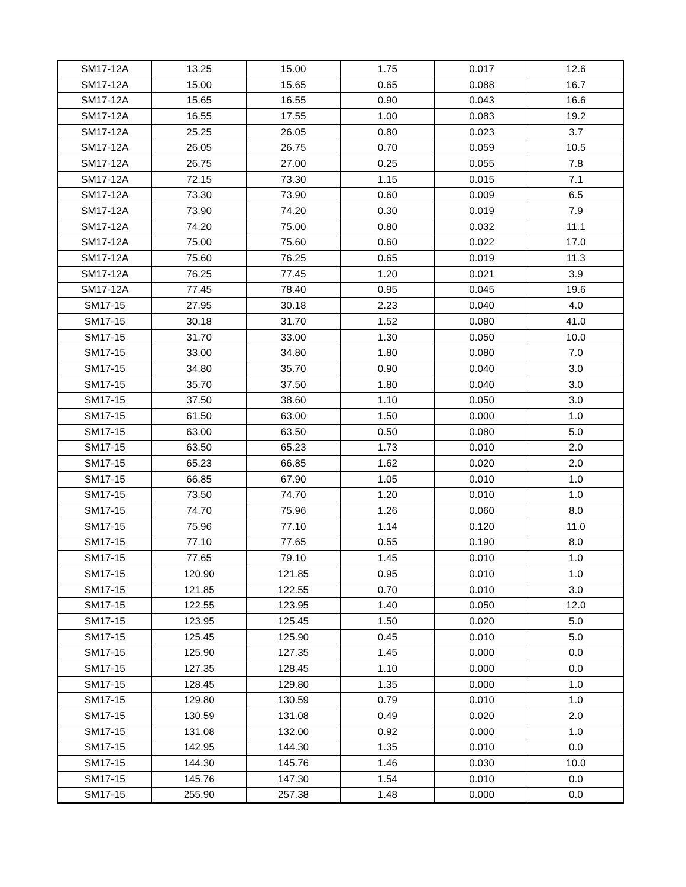| SM17-12A | 13.25 | 15.00 | 1.75 | 0.017 | 12.6 |
| SM17-12A | 15.00 | 15.65 | 0.65 | 0.088 | 16.7 |
| SM17-12A | 15.65 | 16.55 | 0.90 | 0.043 | 16.6 |
| SM17-12A | 16.55 | 17.55 | 1.00 | 0.083 | 19.2 |
| SM17-12A | 25.25 | 26.05 | 0.80 | 0.023 | 3.7 |
| SM17-12A | 26.05 | 26.75 | 0.70 | 0.059 | 10.5 |
| SM17-12A | 26.75 | 27.00 | 0.25 | 0.055 | 7.8 |
| SM17-12A | 72.15 | 73.30 | 1.15 | 0.015 | 7.1 |
| SM17-12A | 73.30 | 73.90 | 0.60 | 0.009 | 6.5 |
| SM17-12A | 73.90 | 74.20 | 0.30 | 0.019 | 7.9 |
| SM17-12A | 74.20 | 75.00 | 0.80 | 0.032 | 11.1 |
| SM17-12A | 75.00 | 75.60 | 0.60 | 0.022 | 17.0 |
| SM17-12A | 75.60 | 76.25 | 0.65 | 0.019 | 11.3 |
| SM17-12A | 76.25 | 77.45 | 1.20 | 0.021 | 3.9 |
| SM17-12A | 77.45 | 78.40 | 0.95 | 0.045 | 19.6 |
| SM17-15 | 27.95 | 30.18 | 2.23 | 0.040 | 4.0 |
| SM17-15 | 30.18 | 31.70 | 1.52 | 0.080 | 41.0 |
| SM17-15 | 31.70 | 33.00 | 1.30 | 0.050 | 10.0 |
| SM17-15 | 33.00 | 34.80 | 1.80 | 0.080 | 7.0 |
| SM17-15 | 34.80 | 35.70 | 0.90 | 0.040 | 3.0 |
| SM17-15 | 35.70 | 37.50 | 1.80 | 0.040 | 3.0 |
| SM17-15 | 37.50 | 38.60 | 1.10 | 0.050 | 3.0 |
| SM17-15 | 61.50 | 63.00 | 1.50 | 0.000 | 1.0 |
| SM17-15 | 63.00 | 63.50 | 0.50 | 0.080 | 5.0 |
| SM17-15 | 63.50 | 65.23 | 1.73 | 0.010 | 2.0 |
| SM17-15 | 65.23 | 66.85 | 1.62 | 0.020 | 2.0 |
| SM17-15 | 66.85 | 67.90 | 1.05 | 0.010 | 1.0 |
| SM17-15 | 73.50 | 74.70 | 1.20 | 0.010 | 1.0 |
| SM17-15 | 74.70 | 75.96 | 1.26 | 0.060 | 8.0 |
| SM17-15 | 75.96 | 77.10 | 1.14 | 0.120 | 11.0 |
| SM17-15 | 77.10 | 77.65 | 0.55 | 0.190 | 8.0 |
| SM17-15 | 77.65 | 79.10 | 1.45 | 0.010 | 1.0 |
| SM17-15 | 120.90 | 121.85 | 0.95 | 0.010 | 1.0 |
| SM17-15 | 121.85 | 122.55 | 0.70 | 0.010 | 3.0 |
| SM17-15 | 122.55 | 123.95 | 1.40 | 0.050 | 12.0 |
| SM17-15 | 123.95 | 125.45 | 1.50 | 0.020 | 5.0 |
| SM17-15 | 125.45 | 125.90 | 0.45 | 0.010 | 5.0 |
| SM17-15 | 125.90 | 127.35 | 1.45 | 0.000 | 0.0 |
| SM17-15 | 127.35 | 128.45 | 1.10 | 0.000 | 0.0 |
| SM17-15 | 128.45 | 129.80 | 1.35 | 0.000 | 1.0 |
| SM17-15 | 129.80 | 130.59 | 0.79 | 0.010 | 1.0 |
| SM17-15 | 130.59 | 131.08 | 0.49 | 0.020 | 2.0 |
| SM17-15 | 131.08 | 132.00 | 0.92 | 0.000 | 1.0 |
| SM17-15 | 142.95 | 144.30 | 1.35 | 0.010 | 0.0 |
| SM17-15 | 144.30 | 145.76 | 1.46 | 0.030 | 10.0 |
| SM17-15 | 145.76 | 147.30 | 1.54 | 0.010 | 0.0 |
| SM17-15 | 255.90 | 257.38 | 1.48 | 0.000 | 0.0 |